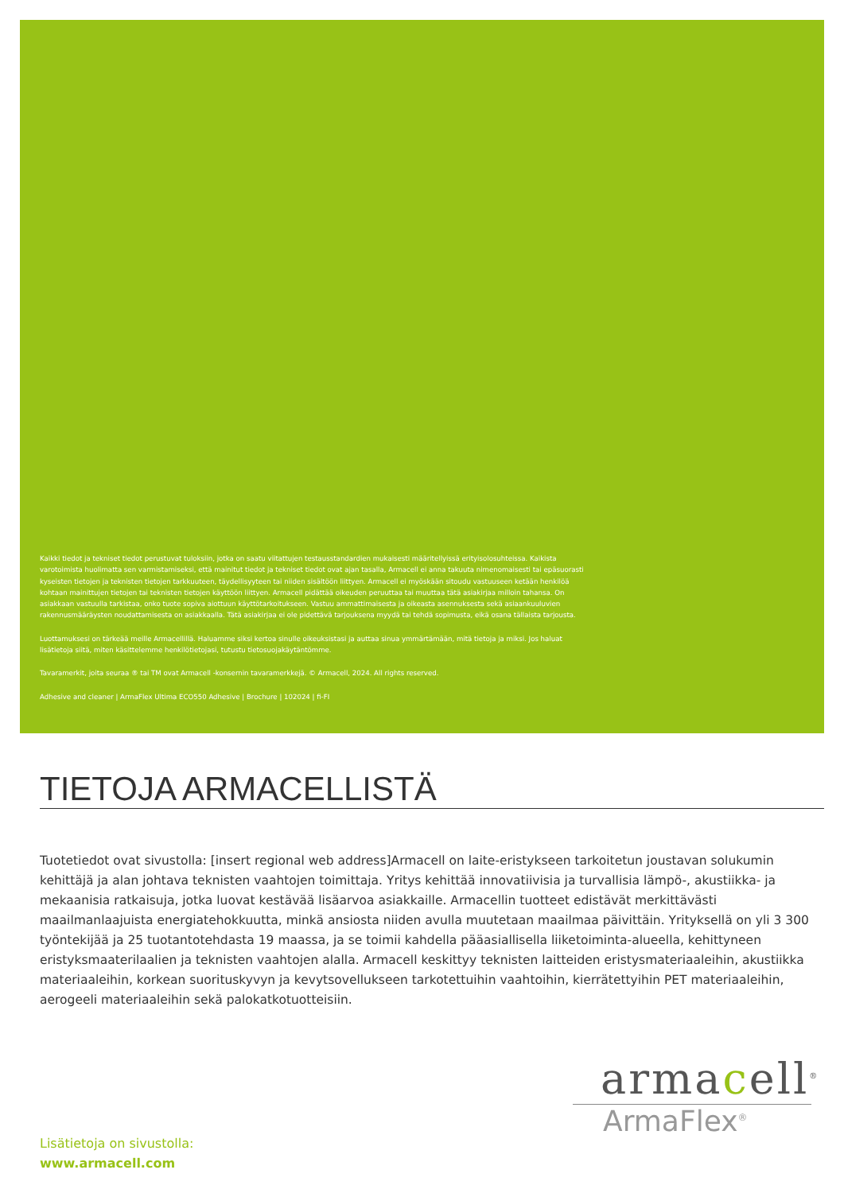Kaikki tiedot ja tekniset tiedot perustuvat tuloksiin, jotka on saatu viitattujen testausstandardien mukaisesti määritellyissä erityisolosuhteissa. Kaikista varotoimista huolimatta sen varmistamiseksi, että mainitut tiedot ja tekniset tiedot ovat ajan tasalla, Armacell ei anna takuuta nimenomaisesti tai epäsuorasti kyseisten tietojen ja teknisten tietojen tarkkuuteen, täydellisyyteen tai niiden sisältöön liittyen. Armacell ei myöskään sitoudu vastuuseen ketään henkilöä kohtaan mainittujen tietojen tai teknisten tietojen käyttöön liittyen. Armacell pidättää oikeuden peruuttaa tai muuttaa tätä asiakirjaa milloin tahansa. On asiakkaan vastuulla tarkistaa, onko tuote sopiva aiottuun käyttötarkoitukseen. Vastuu ammattimaisesta ja oikeasta asennuksesta sekä asiaankuuluvien rakennusmääräysten noudattamisesta on asiakkaalla. Tätä asiakirjaa ei ole pidettävä tarjouksena myydä tai tehdä sopimusta, eikä osana tällaista tarjousta.
Luottamuksesi on tärkeää meille Armacellillä. Haluamme siksi kertoa sinulle oikeuksistasi ja auttaa sinua ymmärtämään, mitä tietoja ja miksi. Jos haluat lisätietoja siitä, miten käsittelemme henkilötietojasi, tutustu tietosuojakäytäntömme.
Tavaramerkit, joita seuraa ® tai TM ovat Armacell -konsernin tavaramerkkejä. © Armacell, 2024. All rights reserved.
Adhesive and cleaner | ArmaFlex Ultima ECO550 Adhesive | Brochure | 102024 | fi-FI
TIETOJA ARMACELLISTÄ
Tuotetiedot ovat sivustolla: [insert regional web address]Armacell on laite-eristykseen tarkoitetun joustavan solukumin kehittäjä ja alan johtava teknisten vaahtojen toimittaja. Yritys kehittää innovatiivisia ja turvallisia lämpö-, akustiikka- ja mekaanisia ratkaisuja, jotka luovat kestävää lisäarvoa asiakkaille. Armacellin tuotteet edistävät merkittävästi maailmanlaajuista energiatehokkuutta, minkä ansiosta niiden avulla muutetaan maailmaa päivittäin. Yrityksellä on yli 3 300 työntekijää ja 25 tuotantotehdasta 19 maassa, ja se toimii kahdella pääasiallisella liiketoiminta-alueella, kehittyneen eristyksmaaterilaalien ja teknisten vaahtojen alalla. Armacell keskittyy teknisten laitteiden eristysmateriaaleihin, akustiikka materiaaleihin, korkean suorituskyvyn ja kevytsovellukseen tarkotettuihin vaahtoihin, kierrätettyihin PET materiaaleihin, aerogeeli materiaaleihin sekä palokatkotuotteisiin.
armacell<sup>®</sup>
ArmaFlex<sup>®</sup>
Lisätietoja on sivustolla:
www.armacell.com